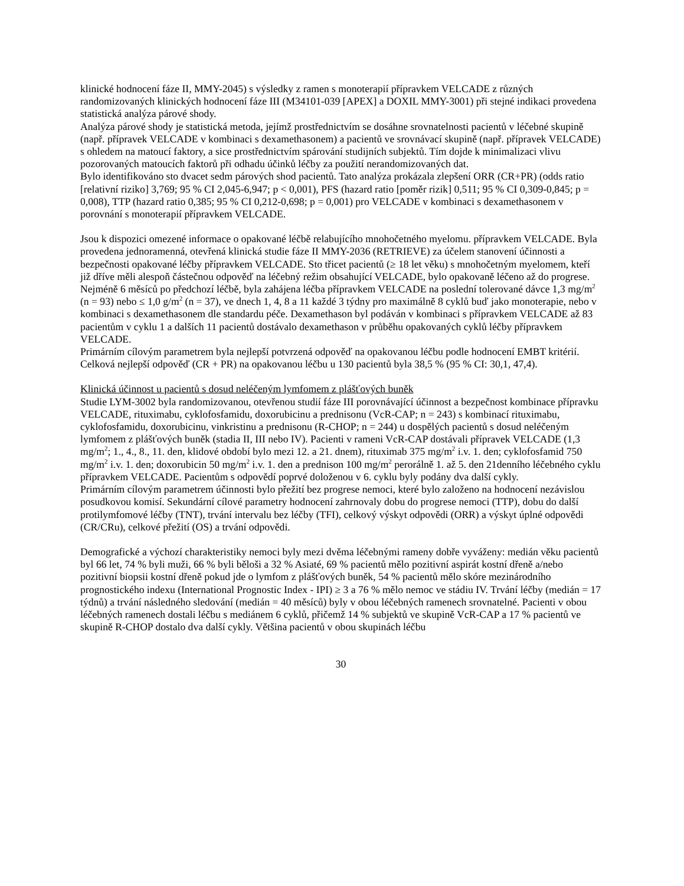klinické hodnocení fáze II, MMY-2045) s výsledky z ramen s monoterapií přípravkem VELCADE z různých randomizovaných klinických hodnocení fáze III (M34101-039 [APEX] a DOXIL MMY-3001) při stejné indikaci provedena statistická analýza párové shody.
Analýza párové shody je statistická metoda, jejímž prostřednictvím se dosáhne srovnatelnosti pacientů v léčebné skupině (např. přípravek VELCADE v kombinaci s dexamethasonem) a pacientů ve srovnávací skupině (např. přípravek VELCADE) s ohledem na matoucí faktory, a sice prostřednictvím spárování studijních subjektů. Tím dojde k minimalizaci vlivu pozorovaných matoucích faktorů při odhadu účinků léčby za použití nerandomizovaných dat.
Bylo identifikováno sto dvacet sedm párových shod pacientů. Tato analýza prokázala zlepšení ORR (CR+PR) (odds ratio [relativní riziko] 3,769; 95 % CI 2,045-6,947; p < 0,001), PFS (hazard ratio [poměr rizik] 0,511; 95 % CI 0,309-0,845; p = 0,008), TTP (hazard ratio 0,385; 95 % CI 0,212-0,698; p = 0,001) pro VELCADE v kombinaci s dexamethasonem v porovnání s monoterapií přípravkem VELCADE.
Jsou k dispozici omezené informace o opakované léčbě relabujícího mnohočetného myelomu. přípravkem VELCADE. Byla provedena jednoramenná, otevřená klinická studie fáze II MMY-2036 (RETRIEVE) za účelem stanovení účinnosti a bezpečnosti opakované léčby přípravkem VELCADE. Sto třicet pacientů (≥ 18 let věku) s mnohočetným myelomem, kteří již dříve měli alespoň částečnou odpověď na léčebný režim obsahující VELCADE, bylo opakovaně léčeno až do progrese. Nejméně 6 měsíců po předchozí léčbě, byla zahájena léčba přípravkem VELCADE na poslední tolerované dávce 1,3 mg/m<sup>2</sup> (n = 93) nebo ≤ 1,0 g/m<sup>2</sup> (n = 37), ve dnech 1, 4, 8 a 11 každé 3 týdny pro maximálně 8 cyklů buď jako monoterapie, nebo v kombinaci s dexamethasonem dle standardu péče. Dexamethason byl podáván v kombinaci s přípravkem VELCADE až 83 pacientům v cyklu 1 a dalších 11 pacientů dostávalo dexamethason v průběhu opakovaných cyklů léčby přípravkem VELCADE.
Primárním cílovým parametrem byla nejlepší potvrzená odpověď na opakovanou léčbu podle hodnocení EMBT kritérií. Celková nejlepší odpověď (CR + PR) na opakovanou léčbu u 130 pacientů byla 38,5 % (95 % CI: 30,1, 47,4).
Klinická účinnost u pacientů s dosud neléčeným lymfomem z plášťových buněk
Studie LYM-3002 byla randomizovanou, otevřenou studií fáze III porovnávající účinnost a bezpečnost kombinace přípravku VELCADE, rituximabu, cyklofosfamidu, doxorubicinu a prednisonu (VcR-CAP; n = 243) s kombinací rituximabu, cyklofosfamidu, doxorubicinu, vinkristinu a prednisonu (R-CHOP; n = 244) u dospělých pacientů s dosud neléčeným lymfomem z plášťových buněk (stadia II, III nebo IV). Pacienti v rameni VcR-CAP dostávali přípravek VELCADE (1,3 mg/m<sup>2</sup>; 1., 4., 8., 11. den, klidové období bylo mezi 12. a 21. dnem), rituximab 375 mg/m<sup>2</sup> i.v. 1. den; cyklofosfamid 750 mg/m<sup>2</sup> i.v. 1. den; doxorubicin 50 mg/m<sup>2</sup> i.v. 1. den a prednison 100 mg/m<sup>2</sup> perorálně 1. až 5. den 21denního léčebného cyklu přípravkem VELCADE. Pacientům s odpovědí poprvé doloženou v 6. cyklu byly podány dva další cykly.
Primárním cílovým parametrem účinnosti bylo přežití bez progrese nemoci, které bylo založeno na hodnocení nezávislou posudkovou komisí. Sekundární cílové parametry hodnocení zahrnovaly dobu do progrese nemoci (TTP), dobu do další protilymfomové léčby (TNT), trvání intervalu bez léčby (TFI), celkový výskyt odpovědi (ORR) a výskyt úplné odpovědi (CR/CRu), celkové přežití (OS) a trvání odpovědi.
Demografické a výchozí charakteristiky nemoci byly mezi dvěma léčebnými rameny dobře vyváženy: medián věku pacientů byl 66 let, 74 % byli muži, 66 % byli běloši a 32 % Asiaté, 69 % pacientů mělo pozitivní aspirát kostní dřeně a/nebo pozitivní biopsii kostní dřeně pokud jde o lymfom z plášťových buněk, 54 % pacientů mělo skóre mezinárodního prognostického indexu (International Prognostic Index - IPI) ≥ 3 a 76 % mělo nemoc ve stádiu IV. Trvání léčby (medián = 17 týdnů) a trvání následného sledování (medián = 40 měsíců) byly v obou léčebných ramenech srovnatelné. Pacienti v obou léčebných ramenech dostali léčbu s mediánem 6 cyklů, přičemž 14 % subjektů ve skupině VcR-CAP a 17 % pacientů ve skupině R-CHOP dostalo dva další cykly. Většina pacientů v obou skupinách léčbu
30